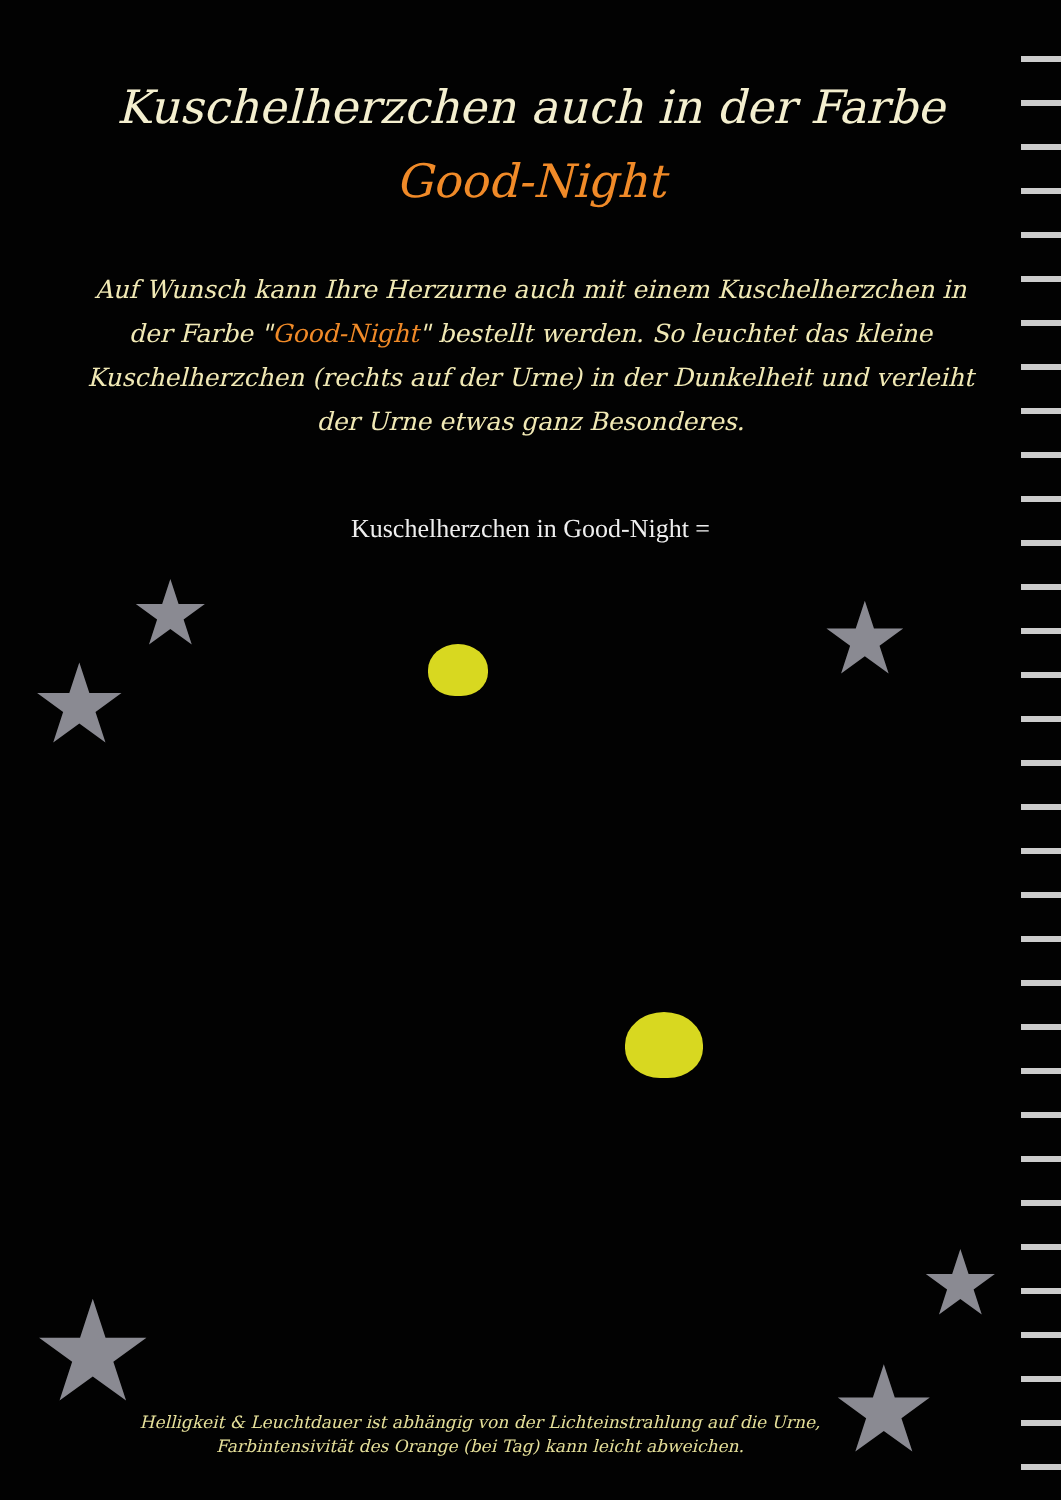Kuschelherzchen auch in der Farbe
Good-Night
Auf Wunsch kann Ihre Herzurne auch mit einem Kuschelherzchen in der Farbe "Good-Night" bestellt werden. So leuchtet das kleine Kuschelherzchen (rechts auf der Urne) in der Dunkelheit und verleiht der Urne etwas ganz Besonderes.
Kuschelherzchen in Good-Night =
★
★
★
★ ★
★
Helligkeit & Leuchtdauer ist abhängig von der Lichteinstrahlung auf die Urne, Farbintensivität des Orange (bei Tag) kann leicht abweichen.